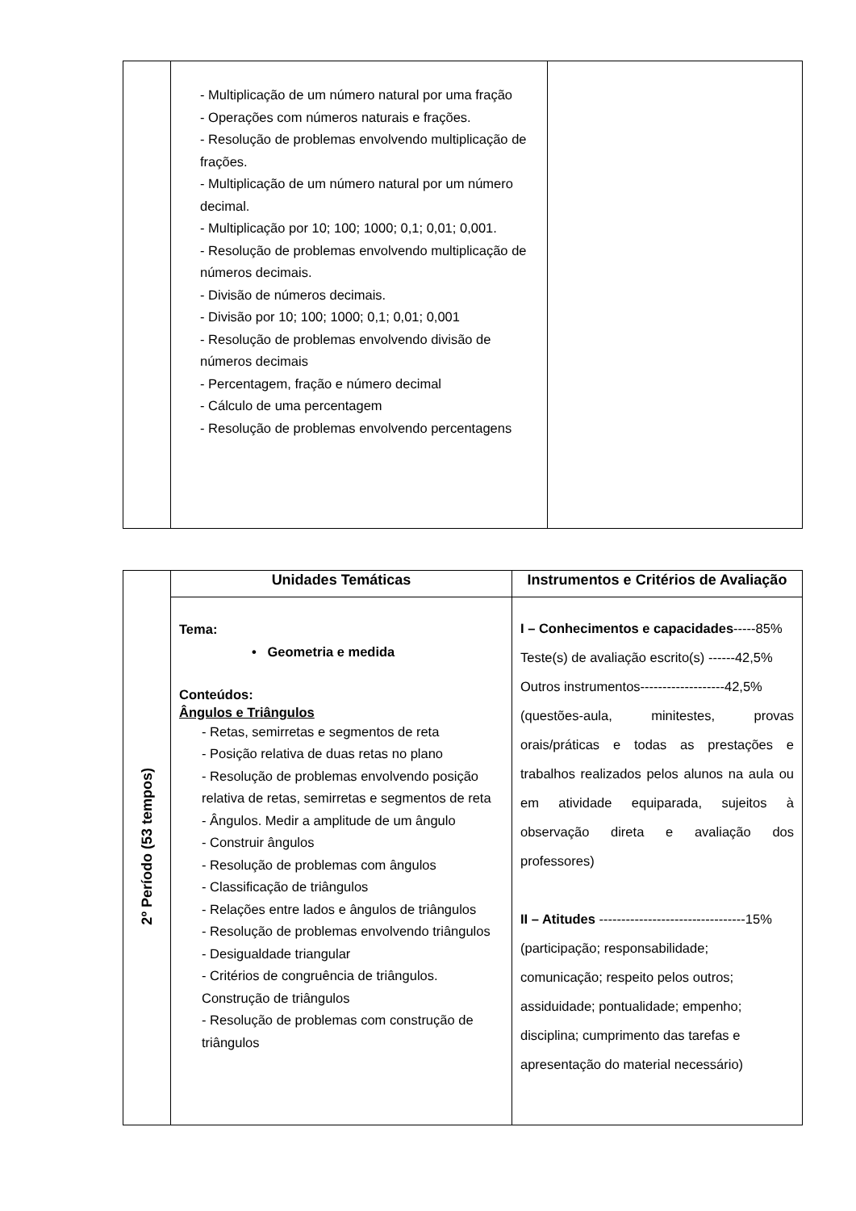| | - Multiplicação de um número natural por uma fração - Operações com números naturais e frações. - Resolução de problemas envolvendo multiplicação de frações. - Multiplicação de um número natural por um número decimal. - Multiplicação por 10; 100; 1000; 0,1; 0,01; 0,001. - Resolução de problemas envolvendo multiplicação de números decimais. - Divisão de números decimais. - Divisão por 10; 100; 1000; 0,1; 0,01; 0,001 - Resolução de problemas envolvendo divisão de números decimais - Percentagem, fração e número decimal - Cálculo de uma percentagem - Resolução de problemas envolvendo percentagens | |
| 2º Período (53 tempos) | Unidades Temáticas | Instrumentos e Critérios de Avaliação |
| | Tema: • Geometria e medida Conteúdos: Ângulos e Triângulos - Retas, semirretas e segmentos de reta - Posição relativa de duas retas no plano - Resolução de problemas envolvendo posição relativa de retas, semirretas e segmentos de reta - Ângulos. Medir a amplitude de um ângulo - Construir ângulos - Resolução de problemas com ângulos - Classificação de triângulos - Relações entre lados e ângulos de triângulos - Resolução de problemas envolvendo triângulos - Desigualdade triangular - Critérios de congruência de triângulos. Construção de triângulos - Resolução de problemas com construção de triângulos | I – Conhecimentos e capacidades -----85% Teste(s) de avaliação escrito(s) ------42,5% Outros instrumentos-------------------42,5% (questões-aula, minitestes, provas orais/práticas e todas as prestações e trabalhos realizados pelos alunos na aula ou em atividade equiparada, sujeitos à observação direta e avaliação dos professores) II – Atitudes ---------------------------------15% (participação; responsabilidade; comunicação; respeito pelos outros; assiduidade; pontualidade; empenho; disciplina; cumprimento das tarefas e apresentação do material necessário) |